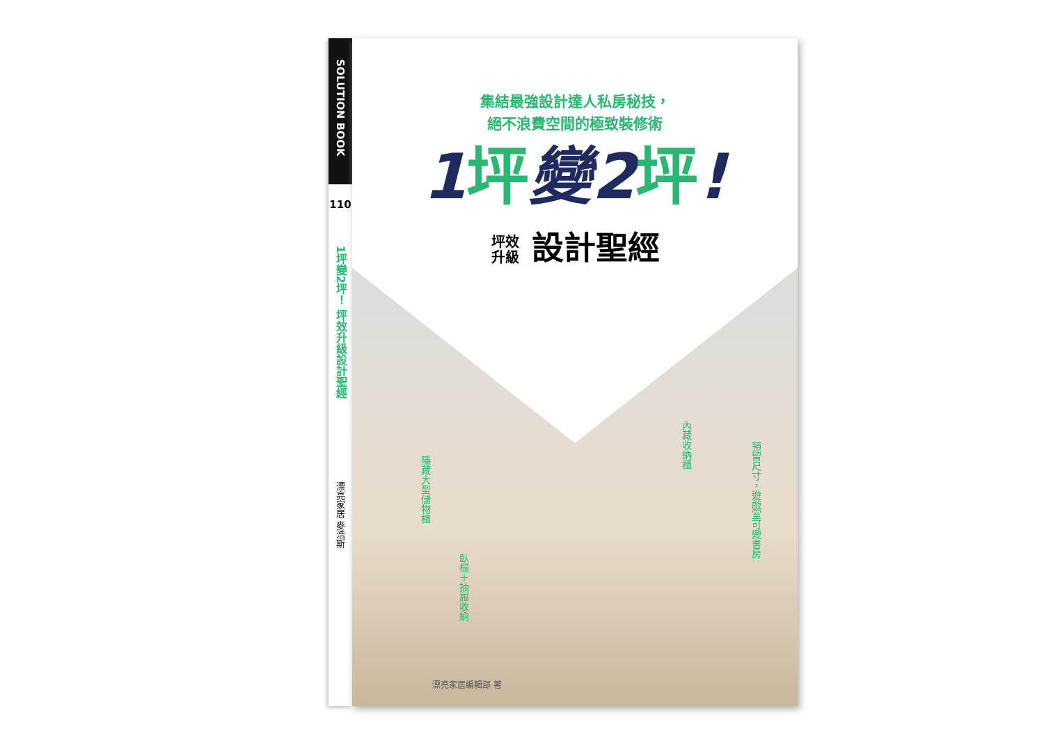SOLUTION BOOK
110
1坪變2坪！ 坪效升級設計聖經
漂亮家居 麥浩斯
集結最強設計達人私房秘技，
絕不浪費空間的極致裝修術
1 坪變2 坪!
坪效 升級 設計聖經
隱藏大型儲物櫃
臥榻＋抽屜收納
內藏收納櫃
預留尺寸，遊戲室可變書房
漂亮家居編輯部 著